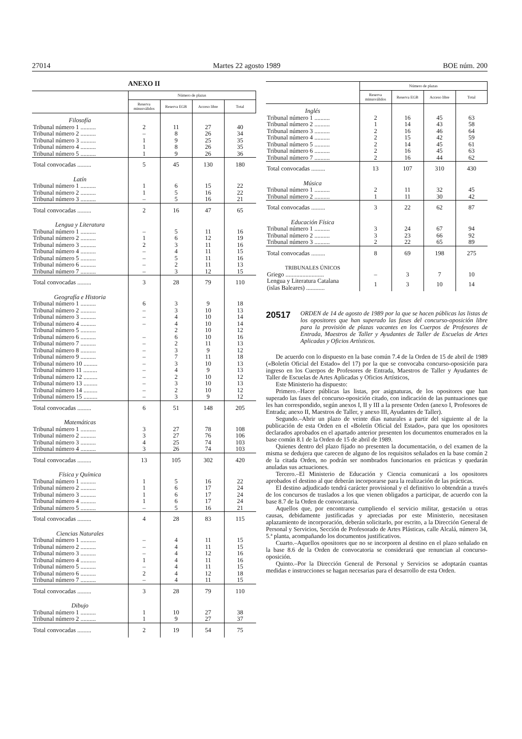27014 Martes 22 agosto 1989 BOE núm. 200
ANEXO II
| | Número de plazas | | | |
| --- | --- | --- | --- | --- |
| | Reserva minusválidos | Reserva EGB | Acceso libre | Total |
| Filosofía | | | | |
| Tribunal número 1 .......... | 2 | 11 | 27 | 40 |
| Tribunal número 2 .......... | – | 8 | 26 | 34 |
| Tribunal número 3 .......... | 1 | 9 | 25 | 35 |
| Tribunal número 4 .......... | 1 | 8 | 26 | 35 |
| Tribunal número 5 .......... | 1 | 9 | 26 | 36 |
| Total convocadas ......... | 5 | 45 | 130 | 180 |
| Latín | | | | |
| Tribunal número 1 .......... | 1 | 6 | 15 | 22 |
| Tribunal número 2 .......... | 1 | 5 | 16 | 22 |
| Tribunal número 3 .......... | – | 5 | 16 | 21 |
| Total convocadas ......... | 2 | 16 | 47 | 65 |
| Lengua y Literatura | | | | |
| Tribunal número 1 .......... | – | 5 | 11 | 16 |
| Tribunal número 2 .......... | 1 | 6 | 12 | 19 |
| Tribunal número 3 .......... | 2 | 3 | 11 | 16 |
| Tribunal número 4 .......... | – | 4 | 11 | 15 |
| Tribunal número 5 .......... | – | 5 | 11 | 16 |
| Tribunal número 6 .......... | – | 2 | 11 | 13 |
| Tribunal número 7 .......... | – | 3 | 12 | 15 |
| Total convocadas ......... | 3 | 28 | 79 | 110 |
| Geografía e Historia | | | | |
| Tribunal número 1 .......... | 6 | 3 | 9 | 18 |
| Tribunal número 2 .......... | – | 3 | 10 | 13 |
| Tribunal número 3 .......... | – | 4 | 10 | 14 |
| Tribunal número 4 .......... | – | 4 | 10 | 14 |
| Tribunal número 5 .......... | | 2 | 10 | 12 |
| Tribunal número 6 .......... | – | 6 | 10 | 16 |
| Tribunal número 7 .......... | – | 2 | 11 | 13 |
| Tribunal número 8 .......... | – | 3 | 9 | 12 |
| Tribunal número 9 .......... | – | 7 | 11 | 18 |
| Tribunal número 10 ......... | – | 3 | 10 | 13 |
| Tribunal número 11 ......... | – | 4 | 9 | 13 |
| Tribunal número 12 ......... | – | 2 | 10 | 12 |
| Tribunal número 13 ......... | – | 3 | 10 | 13 |
| Tribunal número 14 ......... | – | 2 | 10 | 12 |
| Tribunal número 15 ......... | – | 3 | 9 | 12 |
| Total convocadas ......... | 6 | 51 | 148 | 205 |
| Matemáticas | | | | |
| Tribunal número 1 .......... | 3 | 27 | 78 | 108 |
| Tribunal número 2 .......... | 3 | 27 | 76 | 106 |
| Tribunal número 3 .......... | 4 | 25 | 74 | 103 |
| Tribunal número 4 .......... | 3 | 26 | 74 | 103 |
| Total convocadas ......... | 13 | 105 | 302 | 420 |
| Física y Química | | | | |
| Tribunal número 1 .......... | 1 | 5 | 16 | 22 |
| Tribunal número 2 .......... | 1 | 6 | 17 | 24 |
| Tribunal número 3 .......... | 1 | 6 | 17 | 24 |
| Tribunal número 4 .......... | 1 | 6 | 17 | 24 |
| Tribunal número 5 .......... | – | 5 | 16 | 21 |
| Total convocadas ......... | 4 | 28 | 83 | 115 |
| Ciencias Naturales | | | | |
| Tribunal número 1 .......... | – | 4 | 11 | 15 |
| Tribunal número 2 .......... | – | 4 | 11 | 15 |
| Tribunal número 3 .......... | – | 4 | 12 | 16 |
| Tribunal número 4 .......... | 1 | 4 | 11 | 16 |
| Tribunal número 5 .......... | – | 4 | 11 | 15 |
| Tribunal número 6 .......... | 2 | 4 | 12 | 18 |
| Tribunal número 7 .......... | – | 4 | 11 | 15 |
| Total convocadas ......... | 3 | 28 | 79 | 110 |
| Dibujo | | | | |
| Tribunal número 1 .......... | 1 | 10 | 27 | 38 |
| Tribunal número 2 .......... | 1 | 9 | 27 | 37 |
| Total convocadas ......... | 2 | 19 | 54 | 75 |
| | Número de plazas | | | |
| --- | --- | --- | --- | --- |
| | Reserva minusválidos | Reserva EGB | Acceso libre | Total |
| Inglés | | | | |
| Tribunal número 1 .......... | 2 | 16 | 45 | 63 |
| Tribunal número 2 .......... | 1 | 14 | 43 | 58 |
| Tribunal número 3 .......... | 2 | 16 | 46 | 64 |
| Tribunal número 4 .......... | 2 | 15 | 42 | 59 |
| Tribunal número 5 .......... | 2 | 14 | 45 | 61 |
| Tribunal número 6 .......... | 2 | 16 | 45 | 63 |
| Tribunal número 7 .......... | 2 | 16 | 44 | 62 |
| Total convocadas ......... | 13 | 107 | 310 | 430 |
| Música | | | | |
| Tribunal número 1 .......... | 2 | 11 | 32 | 45 |
| Tribunal número 2 .......... | 1 | 11 | 30 | 42 |
| Total convocadas ......... | 3 | 22 | 62 | 87 |
| Educación Física | | | | |
| Tribunal número 1 .......... | 3 | 24 | 67 | 94 |
| Tribunal número 2 .......... | 3 | 23 | 66 | 92 |
| Tribunal número 3 .......... | 2 | 22 | 65 | 89 |
| Total convocadas ......... | 8 | 69 | 198 | 275 |
| TRIBUNALES ÚNICOS | | | | |
| Griego ......................... | – | 3 | 7 | 10 |
| Lengua y Literatura Catalana (islas Baleares) ............ | 1 | 3 | 10 | 14 |
20517
ORDEN de 14 de agosto de 1989 por la que se hacen públicas las listas de los opositores que han superado las fases del concurso-oposición libre para la provisión de plazas vacantes en los Cuerpos de Profesores de Entrada, Maestros de Taller y Ayudantes de Taller de Escuelas de Artes Aplicadas y Oficios Artísticos.
De acuerdo con lo dispuesto en la base común 7.4 de la Orden de 15 de abril de 1989 («Boletín Oficial del Estado» del 17) por la que se convocaba concurso-oposición para ingreso en los Cuerpos de Profesores de Entrada, Maestros de Taller y Ayudantes de Taller de Escuelas de Artes Aplicadas y Oficios Artísticos,
Este Ministerio ha dispuesto:
Primero.–Hacer públicas las listas, por asignaturas, de los opositores que han superado las fases del concurso-oposición citado, con indicación de las puntuaciones que les han correspondido, según anexos I, II y III a la presente Orden (anexo I, Profesores de Entrada; anexo II, Maestros de Taller, y anexo III, Ayudantes de Taller).
Segundo.–Abrir un plazo de veinte días naturales a partir del siguiente al de la publicación de esta Orden en el «Boletín Oficial del Estado», para que los opositores declarados aprobados en el apartado anterior presenten los documentos enumerados en la base común 8.1 de la Orden de 15 de abril de 1989.
Quienes dentro del plazo fijado no presenten la documentación, o del examen de la misma se dedujera que carecen de alguno de los requisitos señalados en la base común 2 de la citada Orden, no podrán ser nombrados funcionarios en prácticas y quedarán anuladas sus actuaciones.
Tercero.–El Ministerio de Educación y Ciencia comunicará a los opositores aprobados el destino al que deberán incorporarse para la realización de las prácticas.
El destino adjudicado tendrá carácter provisional y el definitivo lo obtendrán a través de los concursos de traslados a los que vienen obligados a participar, de acuerdo con la base 8.7 de la Orden de convocatoria.
Aquellos que, por encontrarse cumpliendo el servicio militar, gestación u otras causas, debidamente justificadas y apreciadas por este Ministerio, necesitasen aplazamiento de incorporación, deberán solicitarlo, por escrito, a la Dirección General de Personal y Servicios, Sección de Profesorado de Artes Plásticas, calle Alcalá, número 34, 5.ª planta, acompañando los documentos justificativos.
Cuarto.–Aquellos opositores que no se incorporen al destino en el plazo señalado en la base 8.6 de la Orden de convocatoria se considerará que renuncian al concurso-oposición.
Quinto.–Por la Dirección General de Personal y Servicios se adoptarán cuantas medidas e instrucciones se hagan necesarias para el desarrollo de esta Orden.